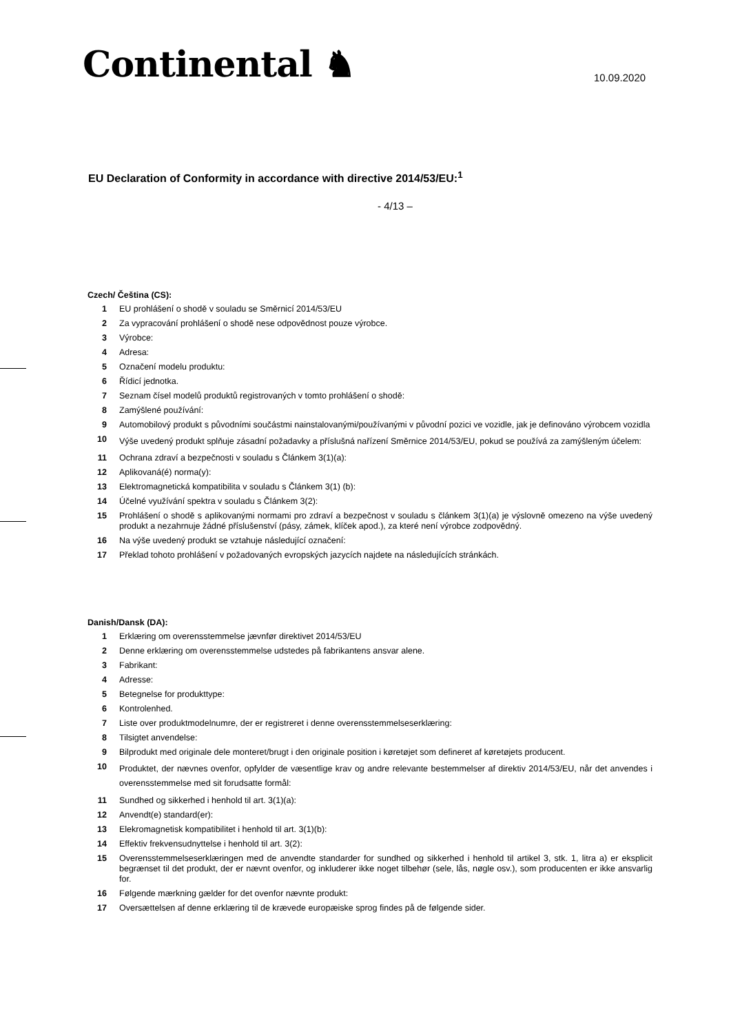Continental ♞ 10.09.2020
EU Declaration of Conformity in accordance with directive 2014/53/EU:<sup>1</sup>
- 4/13 –
Czech/ Čeština (CS):
1 EU prohlášení o shodě v souladu se Směrnicí 2014/53/EU
2 Za vypracování prohlášení o shodě nese odpovědnost pouze výrobce.
3 Výrobce:
4 Adresa:
5 Označení modelu produktu:
6 Řídicí jednotka.
7 Seznam čísel modelů produktů registrovaných v tomto prohlášení o shodě:
8 Zamýšlené používání:
9 Automobilový produkt s původními součástmi nainstalovanými/používanými v původní pozici ve vozidle, jak je definováno výrobcem vozidla
10 Výše uvedený produkt splňuje zásadní požadavky a příslušná nařízení Směrnice 2014/53/EU, pokud se používá za zamýšleným účelem:
11 Ochrana zdraví a bezpečnosti v souladu s Článkem 3(1)(a):
12 Aplikovaná(é) norma(y):
13 Elektromagnetická kompatibilita v souladu s Článkem 3(1) (b):
14 Účelné využívání spektra v souladu s Článkem 3(2):
15 Prohlášení o shodě s aplikovanými normami pro zdraví a bezpečnost v souladu s článkem 3(1)(a) je výslovně omezeno na výše uvedený produkt a nezahrnuje žádné příslušenství (pásy, zámek, klíček apod.), za které není výrobce zodpovědný.
16 Na výše uvedený produkt se vztahuje následující označení:
17 Překlad tohoto prohlášení v požadovaných evropských jazycích najdete na následujících stránkách.
Danish/Dansk (DA):
1 Erklæring om overensstemmelse jævnfør direktivet 2014/53/EU
2 Denne erklæring om overensstemmelse udstedes på fabrikantens ansvar alene.
3 Fabrikant:
4 Adresse:
5 Betegnelse for produkttype:
6 Kontrolenhed.
7 Liste over produktmodelnumre, der er registreret i denne overensstemmelseserklæring:
8 Tilsigtet anvendelse:
9 Bilprodukt med originale dele monteret/brugt i den originale position i køretøjet som defineret af køretøjets producent.
10 Produktet, der nævnes ovenfor, opfylder de væsentlige krav og andre relevante bestemmelser af direktiv 2014/53/EU, når det anvendes i overensstemmelse med sit forudsatte formål:
11 Sundhed og sikkerhed i henhold til art. 3(1)(a):
12 Anvendt(e) standard(er):
13 Elekromagnetisk kompatibilitet i henhold til art. 3(1)(b):
14 Effektiv frekvensudnyttelse i henhold til art. 3(2):
15 Overensstemmelseserklæringen med de anvendte standarder for sundhed og sikkerhed i henhold til artikel 3, stk. 1, litra a) er eksplicit begrænset til det produkt, der er nævnt ovenfor, og inkluderer ikke noget tilbehør (sele, lås, nøgle osv.), som producenten er ikke ansvarlig for.
16 Følgende mærkning gælder for det ovenfor nævnte produkt:
17 Oversættelsen af denne erklæring til de krævede europæiske sprog findes på de følgende sider.